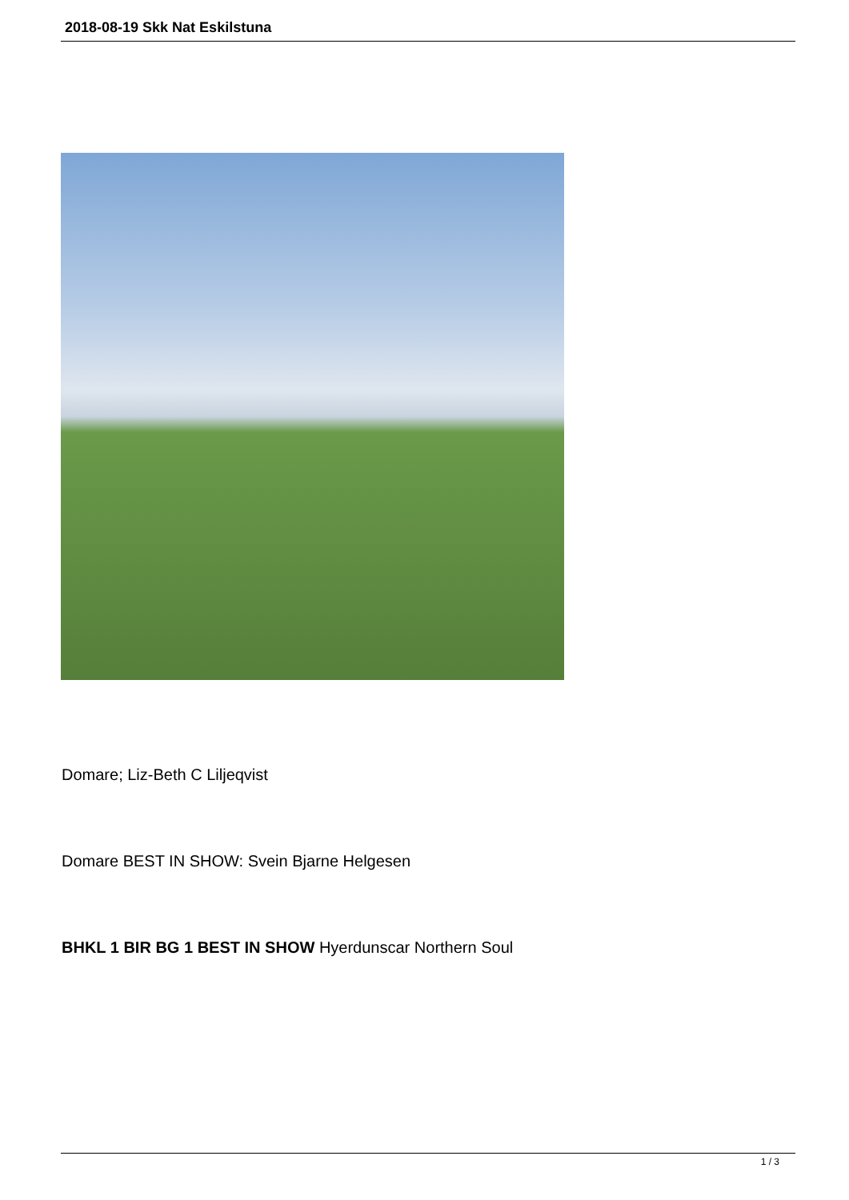2018-08-19 Skk Nat Eskilstuna
Domare; Liz-Beth C Liljeqvist
Domare BEST IN SHOW: Svein Bjarne Helgesen
BHKL 1 BIR BG 1 BEST IN SHOW Hyerdunscar Northern Soul
1 / 3